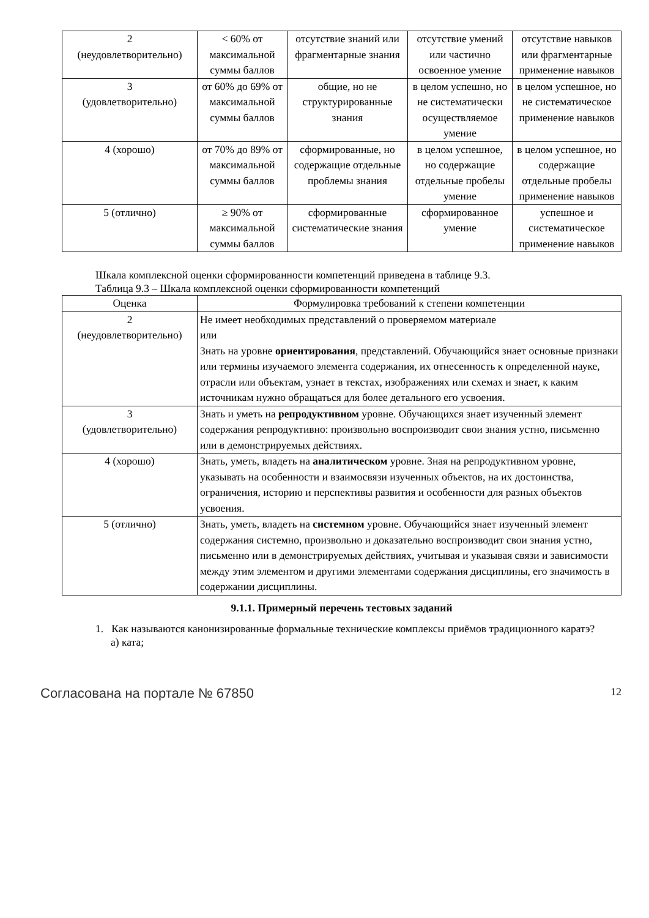| 2 (неудовлетворительно) | < 60% от максимальной суммы баллов | отсутствие знаний или фрагментарные знания | отсутствие умений или частично освоенное умение | отсутствие навыков или фрагментарные применение навыков |
| 3 (удовлетворительно) | от 60% до 69% от максимальной суммы баллов | общие, но не структурированные знания | в целом успешно, но не систематически осуществляемое умение | в целом успешное, но не систематическое применение навыков |
| 4 (хорошо) | от 70% до 89% от максимальной суммы баллов | сформированные, но содержащие отдельные проблемы знания | в целом успешное, но содержащие отдельные пробелы умение | в целом успешное, но содержащие отдельные пробелы применение навыков |
| 5 (отлично) | ≥ 90% от максимальной суммы баллов | сформированные систематические знания | сформированное умение | успешное и систематическое применение навыков |
Шкала комплексной оценки сформированности компетенций приведена в таблице 9.3.
Таблица 9.3 – Шкала комплексной оценки сформированности компетенций
| Оценка | Формулировка требований к степени компетенции |
| --- | --- |
| 2 (неудовлетворительно) | Не имеет необходимых представлений о проверяемом материале или Знать на уровне ориентирования , представлений. Обучающийся знает основные признаки или термины изучаемого элемента содержания, их отнесенность к определенной науке, отрасли или объектам, узнает в текстах, изображениях или схемах и знает, к каким источникам нужно обращаться для более детального его усвоения. |
| 3 (удовлетворительно) | Знать и уметь на репродуктивном уровне. Обучающихся знает изученный элемент содержания репродуктивно: произвольно воспроизводит свои знания устно, письменно или в демонстрируемых действиях. |
| 4 (хорошо) | Знать, уметь, владеть на аналитическом уровне. Зная на репродуктивном уровне, указывать на особенности и взаимосвязи изученных объектов, на их достоинства, ограничения, историю и перспективы развития и особенности для разных объектов усвоения. |
| 5 (отлично) | Знать, уметь, владеть на системном уровне. Обучающийся знает изученный элемент содержания системно, произвольно и доказательно воспроизводит свои знания устно, письменно или в демонстрируемых действиях, учитывая и указывая связи и зависимости между этим элементом и другими элементами содержания дисциплины, его значимость в содержании дисциплины. |
9.1.1. Примерный перечень тестовых заданий
1. Как называются канонизированные формальные технические комплексы приёмов традиционного каратэ?
а) ката;
Согласована на портале № 67850 12